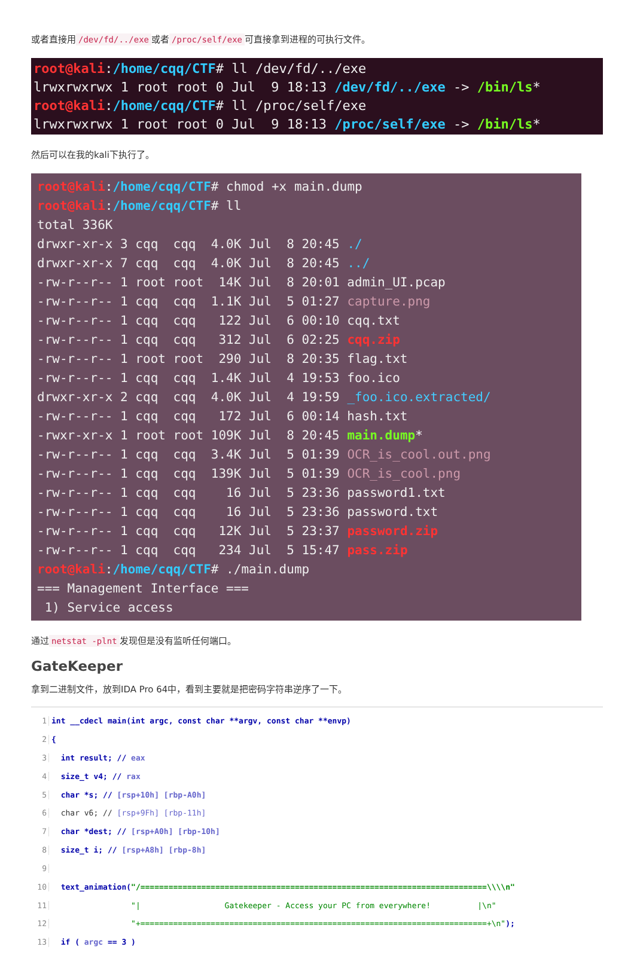或者直接用 /dev/fd/../exe 或者 /proc/self/exe 可直接拿到进程的可执行文件。
root@kali:/home/cqq/CTF# ll /dev/fd/../exe lrwxrwxrwx 1 root root 0 Jul 9 18:13 /dev/fd/../exe -> /bin/ls* root@kali:/home/cqq/CTF# ll /proc/self/exe lrwxrwxrwx 1 root root 0 Jul 9 18:13 /proc/self/exe -> /bin/ls*
然后可以在我的kali下执行了。
root@kali:/home/cqq/CTF# chmod +x main.dump root@kali:/home/cqq/CTF# ll total 336K drwxr-xr-x 3 cqq cqq 4.0K Jul 8 20:45 ./ drwxr-xr-x 7 cqq cqq 4.0K Jul 8 20:45 ../ -rw-r--r-- 1 root root 14K Jul 8 20:01 admin_UI.pcap -rw-r--r-- 1 cqq cqq 1.1K Jul 5 01:27 capture.png -rw-r--r-- 1 cqq cqq 122 Jul 6 00:10 cqq.txt -rw-r--r-- 1 cqq cqq 312 Jul 6 02:25 cqq.zip -rw-r--r-- 1 root root 290 Jul 8 20:35 flag.txt -rw-r--r-- 1 cqq cqq 1.4K Jul 4 19:53 foo.ico drwxr-xr-x 2 cqq cqq 4.0K Jul 4 19:59 _foo.ico.extracted/ -rw-r--r-- 1 cqq cqq 172 Jul 6 00:14 hash.txt -rwxr-xr-x 1 root root 109K Jul 8 20:45 main.dump* -rw-r--r-- 1 cqq cqq 3.4K Jul 5 01:39 OCR_is_cool.out.png -rw-r--r-- 1 cqq cqq 139K Jul 5 01:39 OCR_is_cool.png -rw-r--r-- 1 cqq cqq 16 Jul 5 23:36 password1.txt -rw-r--r-- 1 cqq cqq 16 Jul 5 23:36 password.txt -rw-r--r-- 1 cqq cqq 12K Jul 5 23:37 password.zip -rw-r--r-- 1 cqq cqq 234 Jul 5 15:47 pass.zip root@kali:/home/cqq/CTF# ./main.dump === Management Interface === 1) Service access
通过 netstat -plnt 发现但是没有监听任何端口。
GateKeeper
拿到二进制文件，放到IDA Pro 64中，看到主要就是把密码字符串逆序了一下。
1 int __cdecl main(int argc, const char **argv, const char **envp)
2 {
3 int result; // eax
4 size_t v4; // rax
5 char *s; // [rsp+10h] [rbp-A0h]
6 char v6; // [rsp+9Fh] [rbp-11h]
7 char *dest; // [rsp+A0h] [rbp-10h]
8 size_t i; // [rsp+A8h] [rbp-8h]
9
10 text_animation("/==========================================================================\\\\n"
11 "| Gatekeeper - Access your PC from everywhere! |\n"
12 "+==========================================================================+\n");
13 if ( argc == 3 )